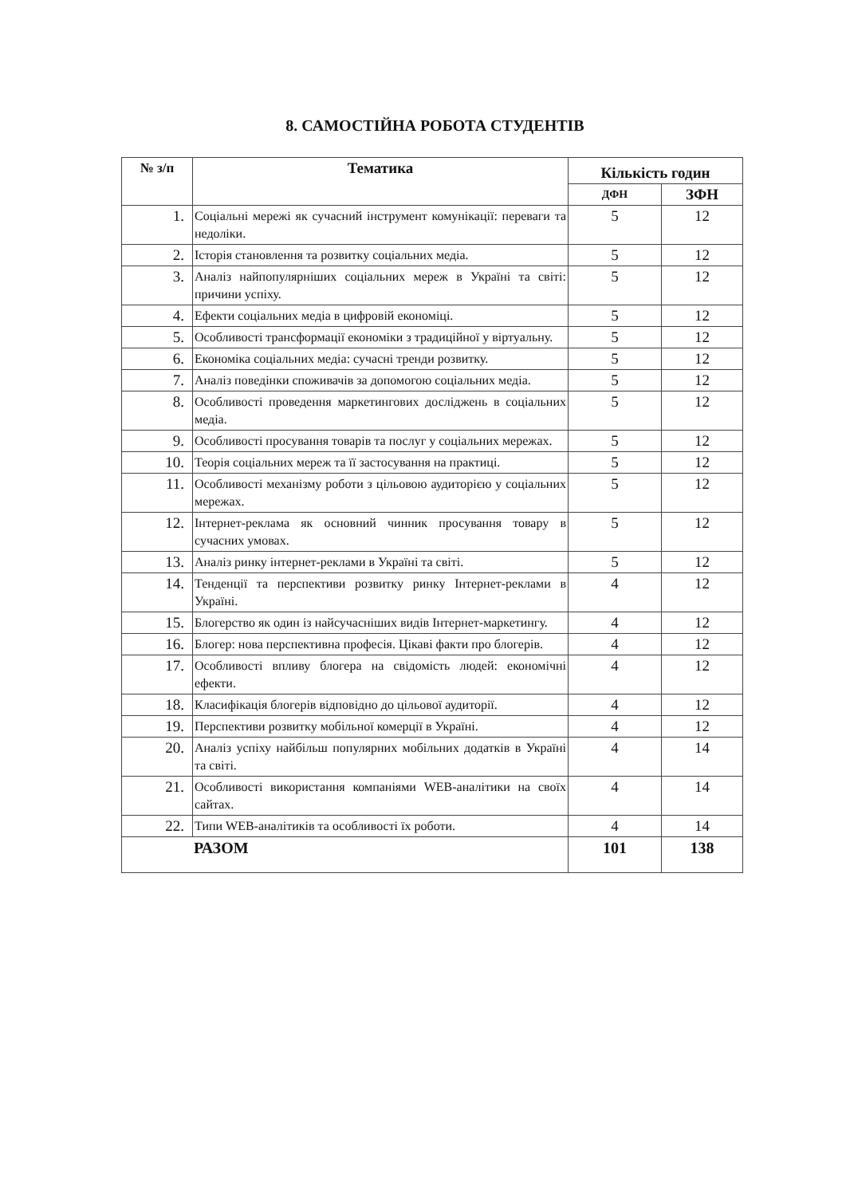8. САМОСТІЙНА РОБОТА СТУДЕНТІВ
| № з/п | Тематика | Кількість годин | |
| --- | --- | --- | --- |
| | | ДФН | ЗФН |
| 1. | Соціальні мережі як сучасний інструмент комунікації: переваги та недоліки. | 5 | 12 |
| 2. | Історія становлення та розвитку соціальних медіа. | 5 | 12 |
| 3. | Аналіз найпопулярніших соціальних мереж в Україні та світі: причини успіху. | 5 | 12 |
| 4. | Ефекти соціальних медіа в цифровій економіці. | 5 | 12 |
| 5. | Особливості трансформації економіки з традиційної у віртуальну. | 5 | 12 |
| 6. | Економіка соціальних медіа: сучасні тренди розвитку. | 5 | 12 |
| 7. | Аналіз поведінки споживачів за допомогою соціальних медіа. | 5 | 12 |
| 8. | Особливості проведення маркетингових досліджень в соціальних медіа. | 5 | 12 |
| 9. | Особливості просування товарів та послуг у соціальних мережах. | 5 | 12 |
| 10. | Теорія соціальних мереж та її застосування на практиці. | 5 | 12 |
| 11. | Особливості механізму роботи з цільовою аудиторією у соціальних мережах. | 5 | 12 |
| 12. | Інтернет-реклама як основний чинник просування товару в сучасних умовах. | 5 | 12 |
| 13. | Аналіз ринку інтернет-реклами в Україні та світі. | 5 | 12 |
| 14. | Тенденції та перспективи розвитку ринку Інтернет-реклами в Україні. | 4 | 12 |
| 15. | Блогерство як один із найсучасніших видів Інтернет-маркетингу. | 4 | 12 |
| 16. | Блогер: нова перспективна професія. Цікаві факти про блогерів. | 4 | 12 |
| 17. | Особливості впливу блогера на свідомість людей: економічні ефекти. | 4 | 12 |
| 18. | Класифікація блогерів відповідно до цільової аудиторії. | 4 | 12 |
| 19. | Перспективи розвитку мобільної комерції в Україні. | 4 | 12 |
| 20. | Аналіз успіху найбільш популярних мобільних додатків в Україні та світі. | 4 | 14 |
| 21. | Особливості використання компаніями WEB-аналітики на своїх сайтах. | 4 | 14 |
| 22. | Типи WEB-аналітиків та особливості їх роботи. | 4 | 14 |
| РАЗОМ | | 101 | 138 |